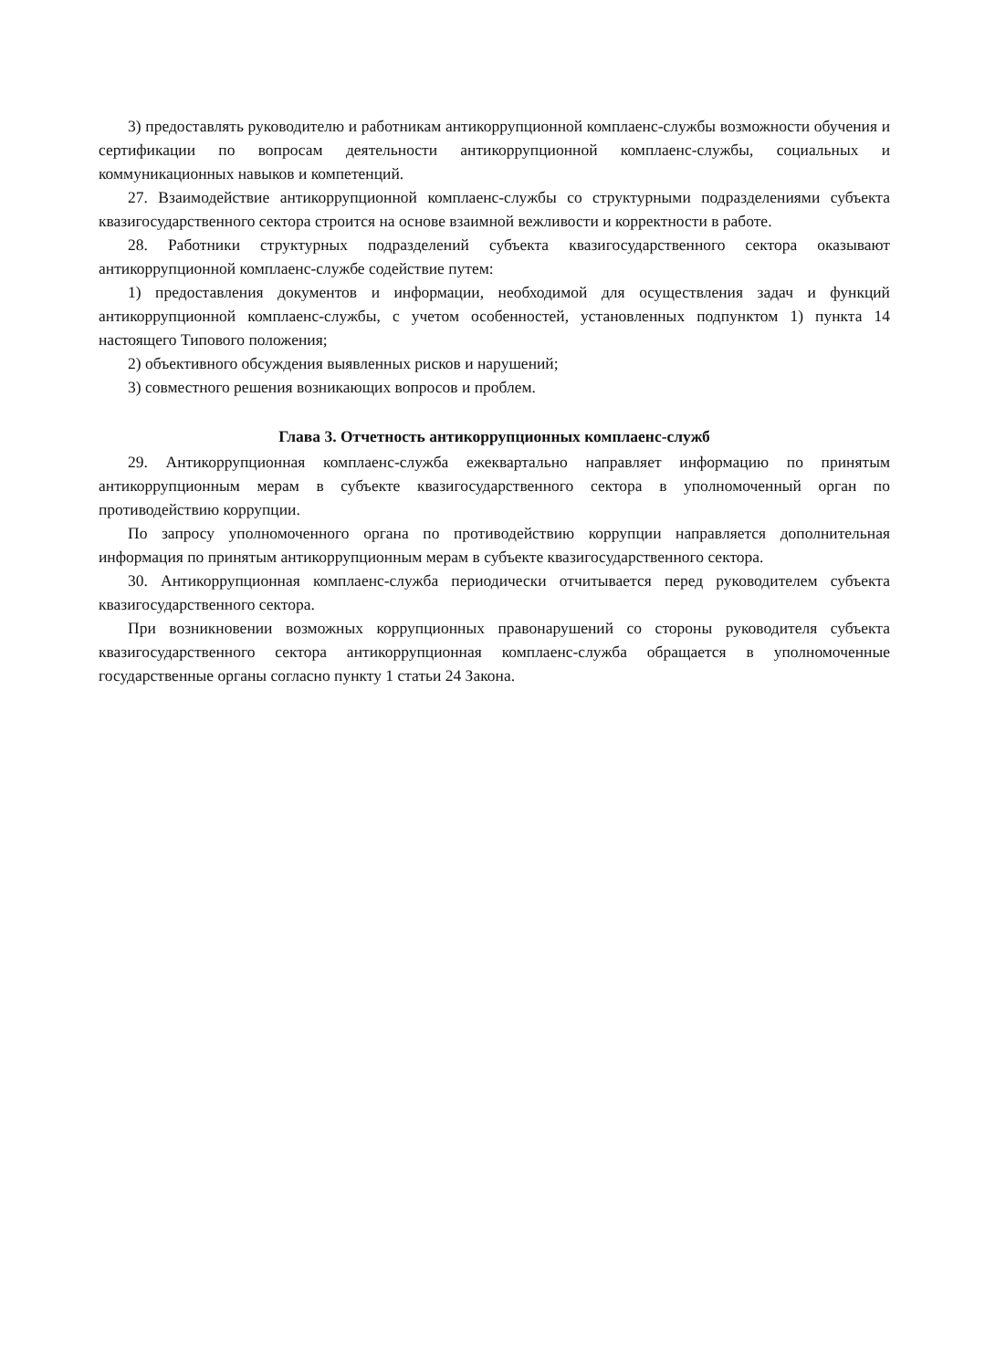3) предоставлять руководителю и работникам антикоррупционной комплаенс-службы возможности обучения и сертификации по вопросам деятельности антикоррупционной комплаенс-службы, социальных и коммуникационных навыков и компетенций.
27. Взаимодействие антикоррупционной комплаенс-службы со структурными подразделениями субъекта квазигосударственного сектора строится на основе взаимной вежливости и корректности в работе.
28. Работники структурных подразделений субъекта квазигосударственного сектора оказывают антикоррупционной комплаенс-службе содействие путем:
1) предоставления документов и информации, необходимой для осуществления задач и функций антикоррупционной комплаенс-службы, с учетом особенностей, установленных подпунктом 1) пункта 14 настоящего Типового положения;
2) объективного обсуждения выявленных рисков и нарушений;
3) совместного решения возникающих вопросов и проблем.
Глава 3. Отчетность антикоррупционных комплаенс-служб
29. Антикоррупционная комплаенс-служба ежеквартально направляет информацию по принятым антикоррупционным мерам в субъекте квазигосударственного сектора в уполномоченный орган по противодействию коррупции.
По запросу уполномоченного органа по противодействию коррупции направляется дополнительная информация по принятым антикоррупционным мерам в субъекте квазигосударственного сектора.
30. Антикоррупционная комплаенс-служба периодически отчитывается перед руководителем субъекта квазигосударственного сектора.
При возникновении возможных коррупционных правонарушений со стороны руководителя субъекта квазигосударственного сектора антикоррупционная комплаенс-служба обращается в уполномоченные государственные органы согласно пункту 1 статьи 24 Закона.